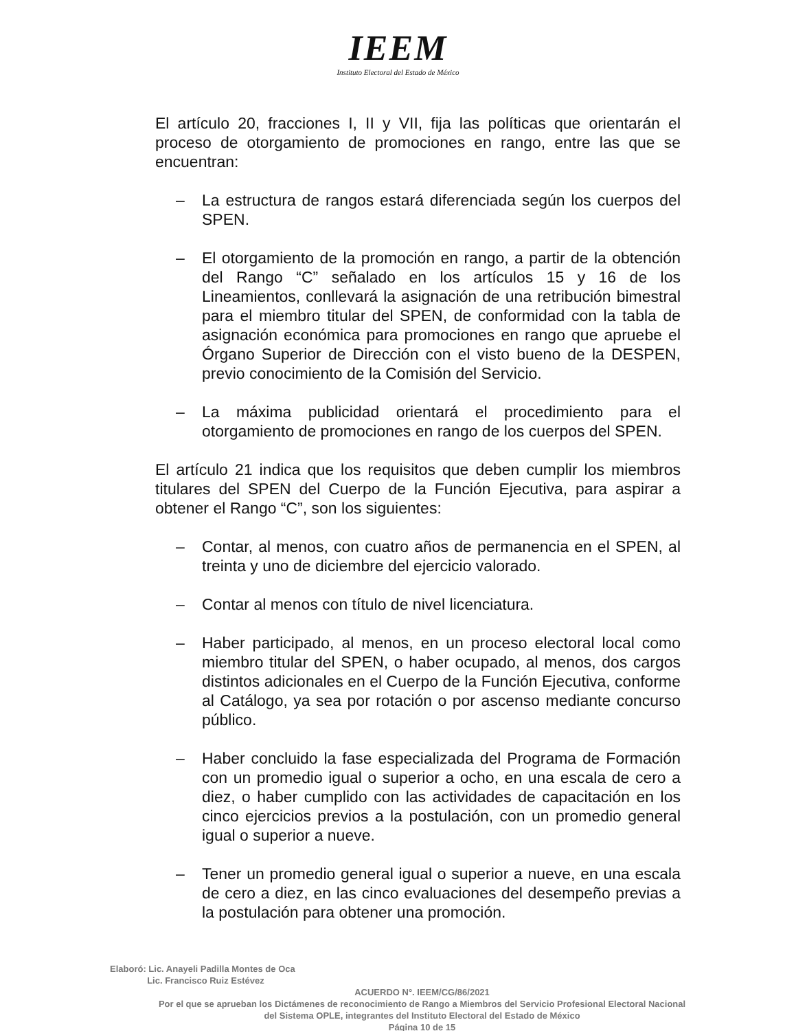IEEM
Instituto Electoral del Estado de México
El artículo 20, fracciones I, II y VII, fija las políticas que orientarán el proceso de otorgamiento de promociones en rango, entre las que se encuentran:
– La estructura de rangos estará diferenciada según los cuerpos del SPEN.
– El otorgamiento de la promoción en rango, a partir de la obtención del Rango “C” señalado en los artículos 15 y 16 de los Lineamientos, conllevará la asignación de una retribución bimestral para el miembro titular del SPEN, de conformidad con la tabla de asignación económica para promociones en rango que apruebe el Órgano Superior de Dirección con el visto bueno de la DESPEN, previo conocimiento de la Comisión del Servicio.
– La máxima publicidad orientará el procedimiento para el otorgamiento de promociones en rango de los cuerpos del SPEN.
El artículo 21 indica que los requisitos que deben cumplir los miembros titulares del SPEN del Cuerpo de la Función Ejecutiva, para aspirar a obtener el Rango “C”, son los siguientes:
– Contar, al menos, con cuatro años de permanencia en el SPEN, al treinta y uno de diciembre del ejercicio valorado.
– Contar al menos con título de nivel licenciatura.
– Haber participado, al menos, en un proceso electoral local como miembro titular del SPEN, o haber ocupado, al menos, dos cargos distintos adicionales en el Cuerpo de la Función Ejecutiva, conforme al Catálogo, ya sea por rotación o por ascenso mediante concurso público.
– Haber concluido la fase especializada del Programa de Formación con un promedio igual o superior a ocho, en una escala de cero a diez, o haber cumplido con las actividades de capacitación en los cinco ejercicios previos a la postulación, con un promedio general igual o superior a nueve.
– Tener un promedio general igual o superior a nueve, en una escala de cero a diez, en las cinco evaluaciones del desempeño previas a la postulación para obtener una promoción.
Elaboró: Lic. Anayeli Padilla Montes de Oca
Lic. Francisco Ruiz Estévez
ACUERDO N°. IEEM/CG/86/2021
Por el que se aprueban los Dictámenes de reconocimiento de Rango a Miembros del Servicio Profesional Electoral Nacional del Sistema OPLE, integrantes del Instituto Electoral del Estado de México
Página 10 de 15